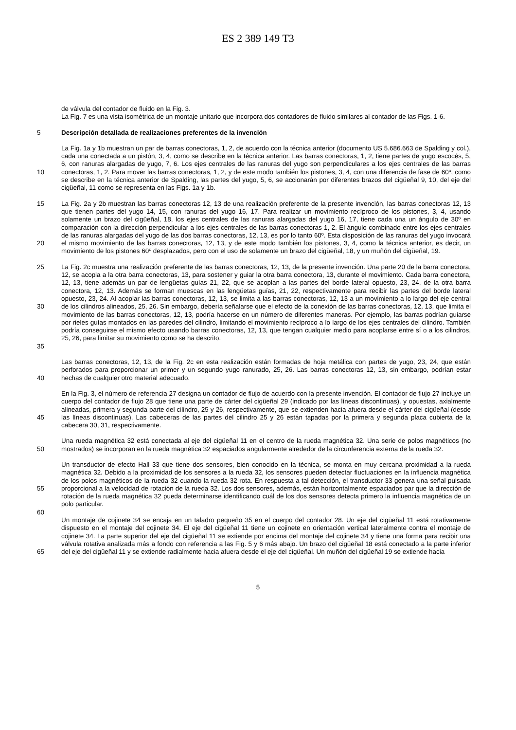ES 2 389 149 T3
de válvula del contador de fluido en la Fig. 3.
La Fig. 7 es una vista isométrica de un montaje unitario que incorpora dos contadores de fluido similares al contador de las Figs. 1-6.
5 Descripción detallada de realizaciones preferentes de la invención
10 La Fig. 1a y 1b muestran un par de barras conectoras, 1, 2, de acuerdo con la técnica anterior (documento US 5.686.663 de Spalding y col.), cada una conectada a un pistón, 3, 4, como se describe en la técnica anterior. Las barras conectoras, 1, 2, tiene partes de yugo escocés, 5, 6, con ranuras alargadas de yugo, 7, 6. Los ejes centrales de las ranuras del yugo son perpendiculares a los ejes centrales de las barras conectoras, 1, 2. Para mover las barras conectoras, 1, 2, y de este modo también los pistones, 3, 4, con una diferencia de fase de 60º, como se describe en la técnica anterior de Spalding, las partes del yugo, 5, 6, se accionarán por diferentes brazos del cigüeñal 9, 10, del eje del cigüeñal, 11 como se representa en las Figs. 1a y 1b.
15
20
La Fig. 2a y 2b muestran las barras conectoras 12, 13 de una realización preferente de la presente invención, las barras conectoras 12, 13 que tienen partes del yugo 14, 15, con ranuras del yugo 16, 17. Para realizar un movimiento recíproco de los pistones, 3, 4, usando solamente un brazo del cigüeñal, 18, los ejes centrales de las ranuras alargadas del yugo 16, 17, tiene cada una un ángulo de 30º en comparación con la dirección perpendicular a los ejes centrales de las barras conectoras 1, 2. El ángulo combinado entre los ejes centrales de las ranuras alargadas del yugo de las dos barras conectoras, 12, 13, es por lo tanto 60º. Esta disposición de las ranuras del yugo invocará el mismo movimiento de las barras conectoras, 12, 13, y de este modo también los pistones, 3, 4, como la técnica anterior, es decir, un movimiento de los pistones 60º desplazados, pero con el uso de solamente un brazo del cigüeñal, 18, y un muñón del cigüeñal, 19.
25
30
35
La Fig. 2c muestra una realización preferente de las barras conectoras, 12, 13, de la presente invención. Una parte 20 de la barra conectora, 12, se acopla a la otra barra conectoras, 13, para sostener y guiar la otra barra conectora, 13, durante el movimiento. Cada barra conectora, 12, 13, tiene además un par de lengüetas guías 21, 22, que se acoplan a las partes del borde lateral opuesto, 23, 24, de la otra barra conectora, 12, 13. Además se forman muescas en las lengüetas guías, 21, 22, respectivamente para recibir las partes del borde lateral opuesto, 23, 24. Al acoplar las barras conectoras, 12, 13, se limita a las barras conectoras, 12, 13 a un movimiento a lo largo del eje central de los cilindros alineados, 25, 26. Sin embargo, debería señalarse que el efecto de la conexión de las barras conectoras, 12, 13, que limita el movimiento de las barras conectoras, 12, 13, podría hacerse en un número de diferentes maneras. Por ejemplo, las barras podrían guiarse por rieles guías montados en las paredes del cilindro, limitando el movimiento recíproco a lo largo de los ejes centrales del cilindro. También podría conseguirse el mismo efecto usando barras conectoras, 12, 13, que tengan cualquier medio para acoplarse entre sí o a los cilindros, 25, 26, para limitar su movimiento como se ha descrito.
40 Las barras conectoras, 12, 13, de la Fig. 2c en esta realización están formadas de hoja metálica con partes de yugo, 23, 24, que están perforados para proporcionar un primer y un segundo yugo ranurado, 25, 26. Las barras conectoras 12, 13, sin embargo, podrían estar hechas de cualquier otro material adecuado.
45 En la Fig. 3, el número de referencia 27 designa un contador de flujo de acuerdo con la presente invención. El contador de flujo 27 incluye un cuerpo del contador de flujo 28 que tiene una parte de cárter del cigüeñal 29 (indicado por las líneas discontinuas), y opuestas, axialmente alineadas, primera y segunda parte del cilindro, 25 y 26, respectivamente, que se extienden hacia afuera desde el cárter del cigüeñal (desde las líneas discontinuas). Las cabeceras de las partes del cilindro 25 y 26 están tapadas por la primera y segunda placa cubierta de la cabecera 30, 31, respectivamente.
50 Una rueda magnética 32 está conectada al eje del cigüeñal 11 en el centro de la rueda magnética 32. Una serie de polos magnéticos (no mostrados) se incorporan en la rueda magnética 32 espaciados angularmente alrededor de la circunferencia externa de la rueda 32.
55 Un transductor de efecto Hall 33 que tiene dos sensores, bien conocido en la técnica, se monta en muy cercana proximidad a la rueda magnética 32. Debido a la proximidad de los sensores a la rueda 32, los sensores pueden detectar fluctuaciones en la influencia magnética de los polos magnéticos de la rueda 32 cuando la rueda 32 rota. En respuesta a tal detección, el transductor 33 genera una señal pulsada proporcional a la velocidad de rotación de la rueda 32. Los dos sensores, además, están horizontalmente espaciados par que la dirección de rotación de la rueda magnética 32 pueda determinarse identificando cuál de los dos sensores detecta primero la influencia magnética de un polo particular.
60
65 Un montaje de cojinete 34 se encaja en un taladro pequeño 35 en el cuerpo del contador 28. Un eje del cigüeñal 11 está rotativamente dispuesto en el montaje del cojinete 34. El eje del cigüeñal 11 tiene un cojinete en orientación vertical lateralmente contra el montaje de cojinete 34. La parte superior del eje del cigüeñal 11 se extiende por encima del montaje del cojinete 34 y tiene una forma para recibir una válvula rotativa analizada más a fondo con referencia a las Fig. 5 y 6 más abajo. Un brazo del cigüeñal 18 está conectado a la parte inferior del eje del cigüeñal 11 y se extiende radialmente hacia afuera desde el eje del cigüeñal. Un muñón del cigüeñal 19 se extiende hacia
5